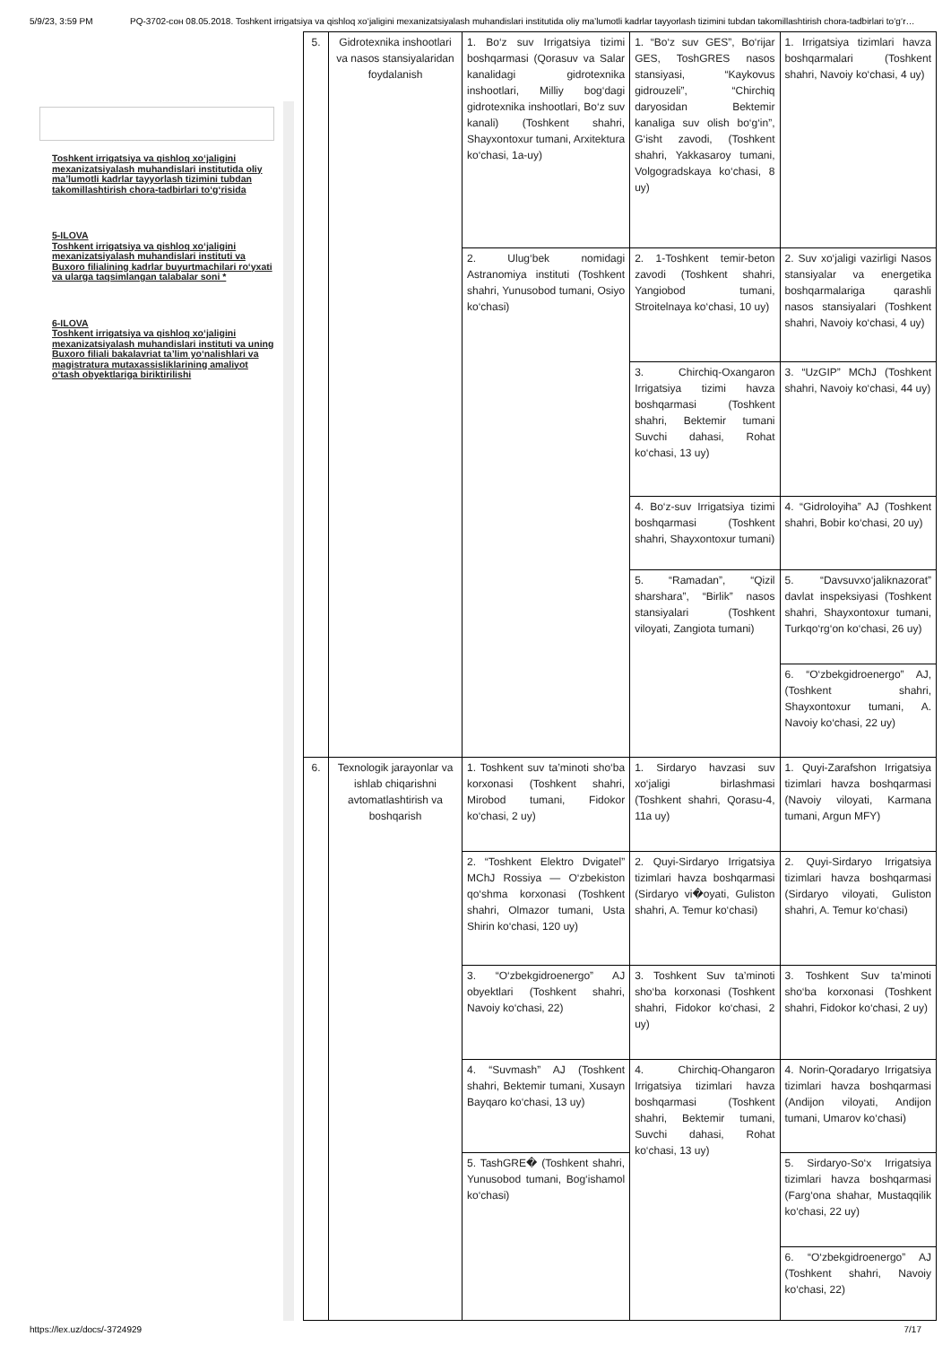5/9/23, 3:59 PM PQ-3702-сон 08.05.2018. Toshkent irrigatsiya va qishloq xo‘jaligini mexanizatsiyalash muhandislari institutida oliy ma’lumotli kadrlar tayyorlash tizimini tubdan takomillashtirish chora-tadbirlari to‘g‘r…
Toshkent irrigatsiya va qishloq xo‘jaligini mexanizatsiyalash muhandislari institutida oliy ma’lumotli kadrlar tayyorlash tizimini tubdan takomillashtirish chora-tadbirlari to‘g‘risida
5-ILOVA
Toshkent irrigatsiya va qishloq xo‘jaligini mexanizatsiyalash muhandislari instituti va Buxoro filialining kadrlar buyurtmachilari ro‘yxati va ularga taqsimlangan talabalar soni *
6-ILOVA
Toshkent irrigatsiya va qishloq xo‘jaligini mexanizatsiyalash muhandislari instituti va uning Buxoro filiali bakalavriat ta’lim yo‘nalishlari va magistratura mutaxassisliklarining amaliyot o‘tash obyektlariga biriktirilishi
| 5. | Gidrotexnika inshootlari va nasos stansiyalaridan foydalanish | 1. Bo‘z suv Irrigatsiya tizimi boshqarmasi (Qorasuv va Salar kanalidagi gidrotexnika inshootlari, Milliy bog‘dagi gidrotexnika inshootlari, Bo‘z suv kanali) (Toshkent shahri, Shayxontoxur tumani, Arxitektura ko‘chasi, 1a-uy) | 1. “Bo‘z suv GES”, Bo‘rijar GES, ToshGRES nasos stansiyasi, “Kaykovus gidrouzeli”, “Chirchiq daryosidan Bektemir kanaliga suv olish bo‘g‘in”, G‘isht zavodi, (Toshkent shahri, Yakkasaroy tumani, Volgogradskaya ko‘chasi, 8 uy) | 1. Irrigatsiya tizimlari havza boshqarmalari (Toshkent shahri, Navoiy ko‘chasi, 4 uy) |
| | | 2. Ulug‘bek nomidagi Astranomiya instituti (Toshkent shahri, Yunusobod tumani, Osiyo ko‘chasi) | 2. 1-Toshkent temir-beton zavodi (Toshkent shahri, Yangiobod tumani, Stroitelnaya ko‘chasi, 10 uy) | 2. Suv xo‘jaligi vazirligi Nasos stansiyalar va energetika boshqarmalariga qarashli nasos stansiyalari (Toshkent shahri, Navoiy ko‘chasi, 4 uy) |
| | | | 3. Chirchiq-Oxangaron Irrigatsiya tizimi havza boshqarmasi (Toshkent shahri, Bektemir tumani Suvchi dahasi, Rohat ko‘chasi, 13 uy) | 3. “UzGIP” MChJ (Toshkent shahri, Navoiy ko‘chasi, 44 uy) |
| | | | 4. Bo‘z-suv Irrigatsiya tizimi boshqarmasi (Toshkent shahri, Shayxontoxur tumani) | 4. “Gidroloyiha” AJ (Toshkent shahri, Bobir ko‘chasi, 20 uy) |
| | | | 5. “Ramadan”, “Qizil sharshara”, “Birlik” nasos stansiyalari (Toshkent viloyati, Zangiota tumani) | 5. “Davsuvxo‘jaliknazorat” davlat inspeksiyasi (Toshkent shahri, Shayxontoxur tumani, Turkqo‘rg‘on ko‘chasi, 26 uy) |
| | | | | 6. “O‘zbekgidroenergo” AJ, (Toshkent shahri, Shayxontoxur tumani, A. Navoiy ko‘chasi, 22 uy) |
| 6. | Texnologik jarayonlar va ishlab chiqarishni avtomatlashtirish va boshqarish | 1. Toshkent suv ta’minoti sho‘ba korxonasi (Toshkent shahri, Mirobod tumani, Fidokor ko‘chasi, 2 uy) | 1. Sirdaryo havzasi suv xo‘jaligi birlashmasi (Toshkent shahri, Qorasu-4, 11a uy) | 1. Quyi-Zarafshon Irrigatsiya tizimlari havza boshqarmasi (Navoiy viloyati, Karmana tumani, Argun MFY) |
| | | 2. “Toshkent Elektro Dvigatel” MChJ Rossiya — O‘zbekiston qo‘shma korxonasi (Toshkent shahri, Olmazor tumani, Usta Shirin ko‘chasi, 120 uy) | 2. Quyi-Sirdaryo Irrigatsiya tizimlari havza boshqarmasi (Sirdaryo vi�oyati, Guliston shahri, A. Temur ko‘chasi) | 2. Quyi-Sirdaryo Irrigatsiya tizimlari havza boshqarmasi (Sirdaryo viloyati, Guliston shahri, A. Temur ko‘chasi) |
| | | 3. “O‘zbekgidroenergo” AJ obyektlari (Toshkent shahri, Navoiy ko‘chasi, 22) | 3. Toshkent Suv ta’minoti sho‘ba korxonasi (Toshkent shahri, Fidokor ko‘chasi, 2 uy) | 3. Toshkent Suv ta’minoti sho‘ba korxonasi (Toshkent shahri, Fidokor ko‘chasi, 2 uy) |
| | | 4. “Suvmash” AJ (Toshkent shahri, Bektemir tumani, Xusayn Bayqaro ko‘chasi, 13 uy) | 4. Chirchiq-Ohangaron Irrigatsiya tizimlari havza boshqarmasi (Toshkent shahri, Bektemir tumani, Suvchi dahasi, Rohat ko‘chasi, 13 uy) | 4. Norin-Qoradaryo Irrigatsiya tizimlari havza boshqarmasi (Andijon viloyati, Andijon tumani, Umarov ko‘chasi) |
| | | 5. TashGRE� (Toshkent shahri, Yunusobod tumani, Bog‘ishamol ko‘chasi) | | 5. Sirdaryo-So‘x Irrigatsiya tizimlari havza boshqarmasi (Farg‘ona shahar, Mustaqqilik ko‘chasi, 22 uy) |
| | | | | 6. “O‘zbekgidroenergo” AJ (Toshkent shahri, Navoiy ko‘chasi, 22) |
https://lex.uz/docs/-3724929 7/17